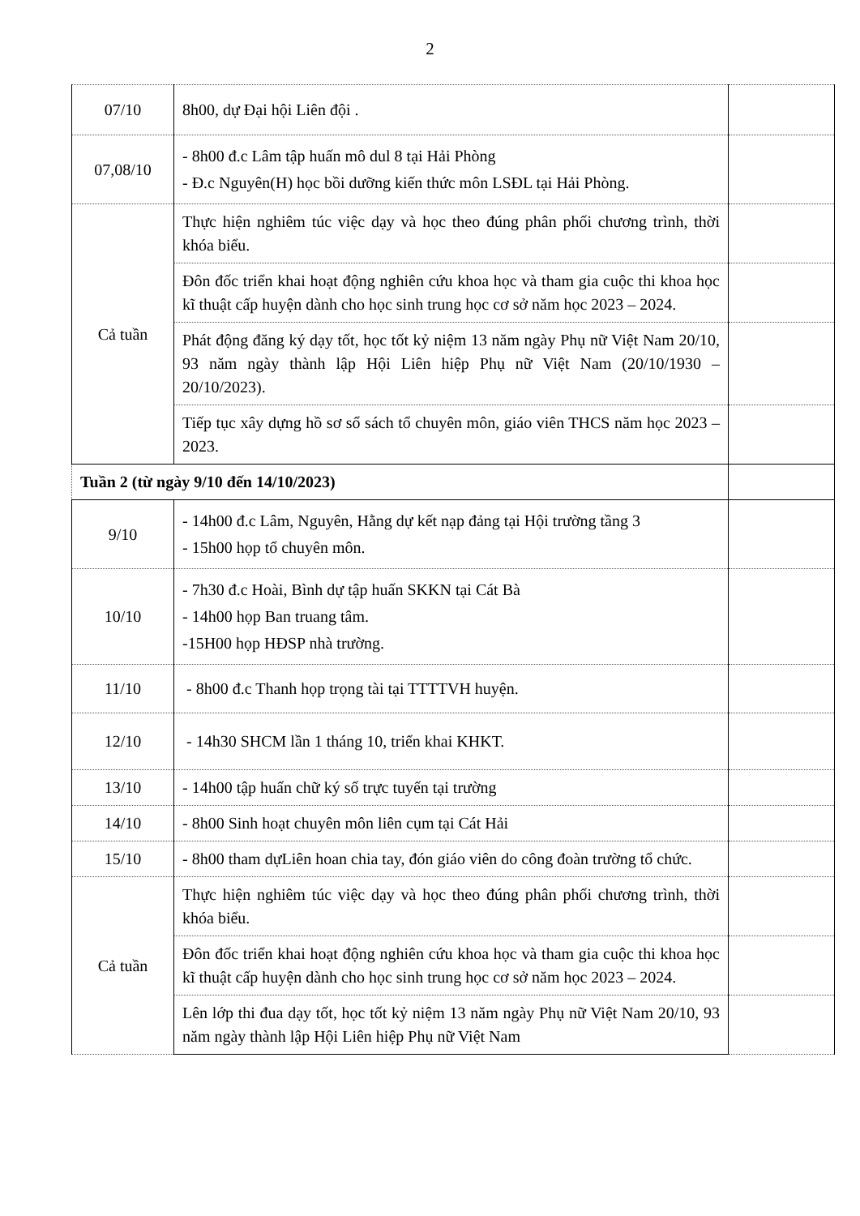2
| 07/10 | 8h00, dự Đại hội Liên đội . | |
| 07,08/10 | - 8h00 đ.c Lâm tập huấn mô dul 8 tại Hải Phòng - Đ.c Nguyên(H) học bồi dưỡng kiến thức môn LSĐL tại Hải Phòng. | |
| Cả tuần | Thực hiện nghiêm túc việc dạy và học theo đúng phân phối chương trình, thời khóa biểu. | |
| | Đôn đốc triển khai hoạt động nghiên cứu khoa học và tham gia cuộc thi khoa học kĩ thuật cấp huyện dành cho học sinh trung học cơ sở năm học 2023 – 2024. | |
| | Phát động đăng ký dạy tốt, học tốt kỷ niệm 13 năm ngày Phụ nữ Việt Nam 20/10, 93 năm ngày thành lập Hội Liên hiệp Phụ nữ Việt Nam (20/10/1930 – 20/10/2023). | |
| | Tiếp tục xây dựng hồ sơ sổ sách tổ chuyên môn, giáo viên THCS năm học 2023 – 2023. | |
| Tuần 2 (từ ngày 9/10 đến 14/10/2023) | | |
| 9/10 | - 14h00 đ.c Lâm, Nguyên, Hằng dự kết nạp đảng tại Hội trường tầng 3 - 15h00 họp tổ chuyên môn. | |
| 10/10 | - 7h30 đ.c Hoài, Bình dự tập huấn SKKN tại Cát Bà - 14h00 họp Ban truang tâm. -15H00 họp HĐSP nhà trường. | |
| 11/10 | - 8h00 đ.c Thanh họp trọng tài tại TTTTVH huyện. | |
| 12/10 | - 14h30 SHCM lần 1 tháng 10, triển khai KHKT. | |
| 13/10 | - 14h00 tập huấn chữ ký số trực tuyến tại trường | |
| 14/10 | - 8h00 Sinh hoạt chuyên môn liên cụm tại Cát Hải | |
| 15/10 | - 8h00 tham dựLiên hoan chia tay, đón giáo viên do công đoàn trường tổ chức. | |
| Cả tuần | Thực hiện nghiêm túc việc dạy và học theo đúng phân phối chương trình, thời khóa biểu. | |
| | Đôn đốc triển khai hoạt động nghiên cứu khoa học và tham gia cuộc thi khoa học kĩ thuật cấp huyện dành cho học sinh trung học cơ sở năm học 2023 – 2024. | |
| | Lên lớp thi đua dạy tốt, học tốt kỷ niệm 13 năm ngày Phụ nữ Việt Nam 20/10, 93 năm ngày thành lập Hội Liên hiệp Phụ nữ Việt Nam | |